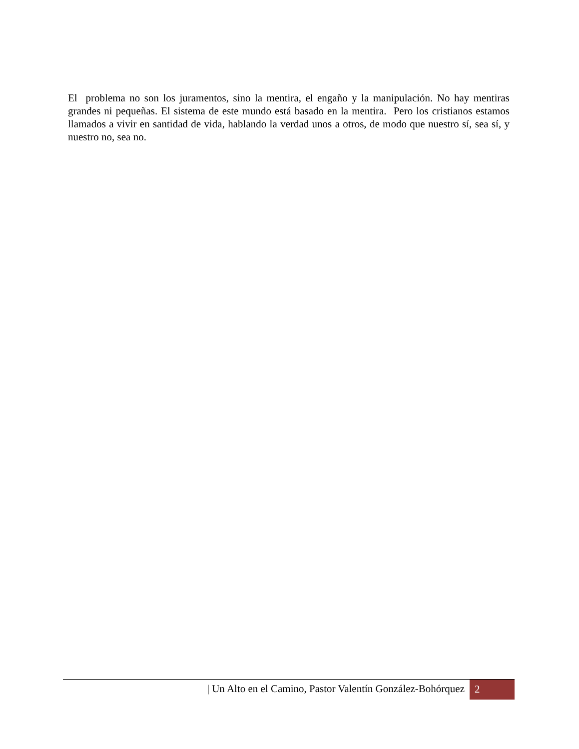El problema no son los juramentos, sino la mentira, el engaño y la manipulación. No hay mentiras grandes ni pequeñas. El sistema de este mundo está basado en la mentira. Pero los cristianos estamos llamados a vivir en santidad de vida, hablando la verdad unos a otros, de modo que nuestro sí, sea sí, y nuestro no, sea no.
| Un Alto en el Camino, Pastor Valentín González-Bohórquez 2